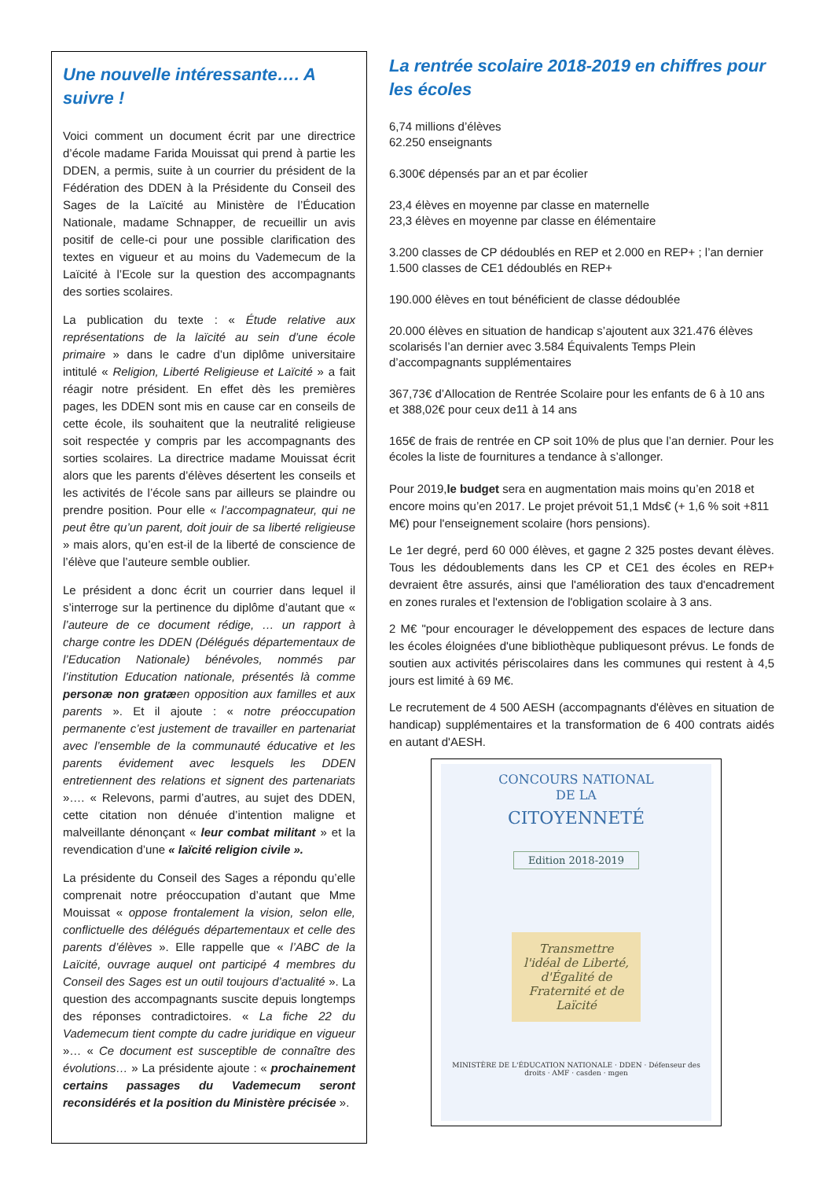Une nouvelle intéressante…. A suivre !
Voici comment un document écrit par une directrice d’école madame Farida Mouissat qui prend à partie les DDEN, a permis, suite à un courrier du président de la Fédération des DDEN à la Présidente du Conseil des Sages de la Laïcité au Ministère de l’Éducation Nationale, madame Schnapper, de recueillir un avis positif de celle-ci pour une possible clarification des textes en vigueur et au moins du Vademecum de la Laïcité à l’Ecole sur la question des accompagnants des sorties scolaires.
La publication du texte : « Étude relative aux représentations de la laïcité au sein d’une école primaire » dans le cadre d’un diplôme universitaire intitulé « Religion, Liberté Religieuse et Laïcité » a fait réagir notre président. En effet dès les premières pages, les DDEN sont mis en cause car en conseils de cette école, ils souhaitent que la neutralité religieuse soit respectée y compris par les accompagnants des sorties scolaires. La directrice madame Mouissat écrit alors que les parents d’élèves désertent les conseils et les activités de l’école sans par ailleurs se plaindre ou prendre position. Pour elle « l’accompagnateur, qui ne peut être qu’un parent, doit jouir de sa liberté religieuse » mais alors, qu’en est-il de la liberté de conscience de l’élève que l’auteure semble oublier.
Le président a donc écrit un courrier dans lequel il s’interroge sur la pertinence du diplôme d’autant que « l’auteure de ce document rédige, … un rapport à charge contre les DDEN (Délégués départementaux de l’Education Nationale) bénévoles, nommés par l’institution Education nationale, présentés là comme personæ non gratæen opposition aux familles et aux parents ». Et il ajoute : « notre préoccupation permanente c’est justement de travailler en partenariat avec l’ensemble de la communauté éducative et les parents évidement avec lesquels les DDEN entretiennent des relations et signent des partenariats »…. « Relevons, parmi d’autres, au sujet des DDEN, cette citation non dénuée d’intention maligne et malveillante dénonçant « leur combat militant » et la revendication d’une « laïcité religion civile ».
La présidente du Conseil des Sages a répondu qu’elle comprenait notre préoccupation d’autant que Mme Mouissat « oppose frontalement la vision, selon elle, conflictuelle des délégués départementaux et celle des parents d’élèves ». Elle rappelle que « l’ABC de la Laïcité, ouvrage auquel ont participé 4 membres du Conseil des Sages est un outil toujours d’actualité ». La question des accompagnants suscite depuis longtemps des réponses contradictoires. « La fiche 22 du Vademecum tient compte du cadre juridique en vigueur »… « Ce document est susceptible de connaître des évolutions… » La présidente ajoute : « prochainement certains passages du Vademecum seront reconsidérés et la position du Ministère précisée ».
La rentrée scolaire 2018-2019 en chiffres pour les écoles
6,74 millions d’élèves
62.250 enseignants
6.300€ dépensés par an et par écolier
23,4 élèves en moyenne par classe en maternelle
23,3 élèves en moyenne par classe en élémentaire
3.200 classes de CP dédoublés en REP et 2.000 en REP+ ; l’an dernier 1.500 classes de CE1 dédoublés en REP+
190.000 élèves en tout bénéficient de classe dédoublée
20.000 élèves en situation de handicap s’ajoutent aux 321.476 élèves scolarisés l’an dernier avec 3.584 Équivalents Temps Plein d’accompagnants supplémentaires
367,73€ d’Allocation de Rentrée Scolaire pour les enfants de 6 à 10 ans et 388,02€ pour ceux de11 à 14 ans
165€ de frais de rentrée en CP soit 10% de plus que l’an dernier. Pour les écoles la liste de fournitures a tendance à s’allonger.
Pour 2019,le budget sera en augmentation mais moins qu’en 2018 et encore moins qu’en 2017. Le projet prévoit 51,1 Mds€ (+ 1,6 % soit +811 M€) pour l'enseignement scolaire (hors pensions).
Le 1er degré, perd 60 000 élèves, et gagne 2 325 postes devant élèves. Tous les dédoublements dans les CP et CE1 des écoles en REP+ devraient être assurés, ainsi que l'amélioration des taux d'encadrement en zones rurales et l'extension de l'obligation scolaire à 3 ans.
2 M€ "pour encourager le développement des espaces de lecture dans les écoles éloignées d'une bibliothèque publiquesont prévus. Le fonds de soutien aux activités périscolaires dans les communes qui restent à 4,5 jours est limité à 69 M€.
Le recrutement de 4 500 AESH (accompagnants d'élèves en situation de handicap) supplémentaires et la transformation de 6 400 contrats aidés en autant d'AESH.
CONCOURS NATIONAL
DE LA
CITOYENNETÉ
Edition 2018-2019
Transmettre l'idéal de Liberté, d'Égalité de Fraternité et de Laïcité
MINISTÈRE DE L'ÉDUCATION NATIONALE · DDEN · Défenseur des droits · AMF · casden · mgen